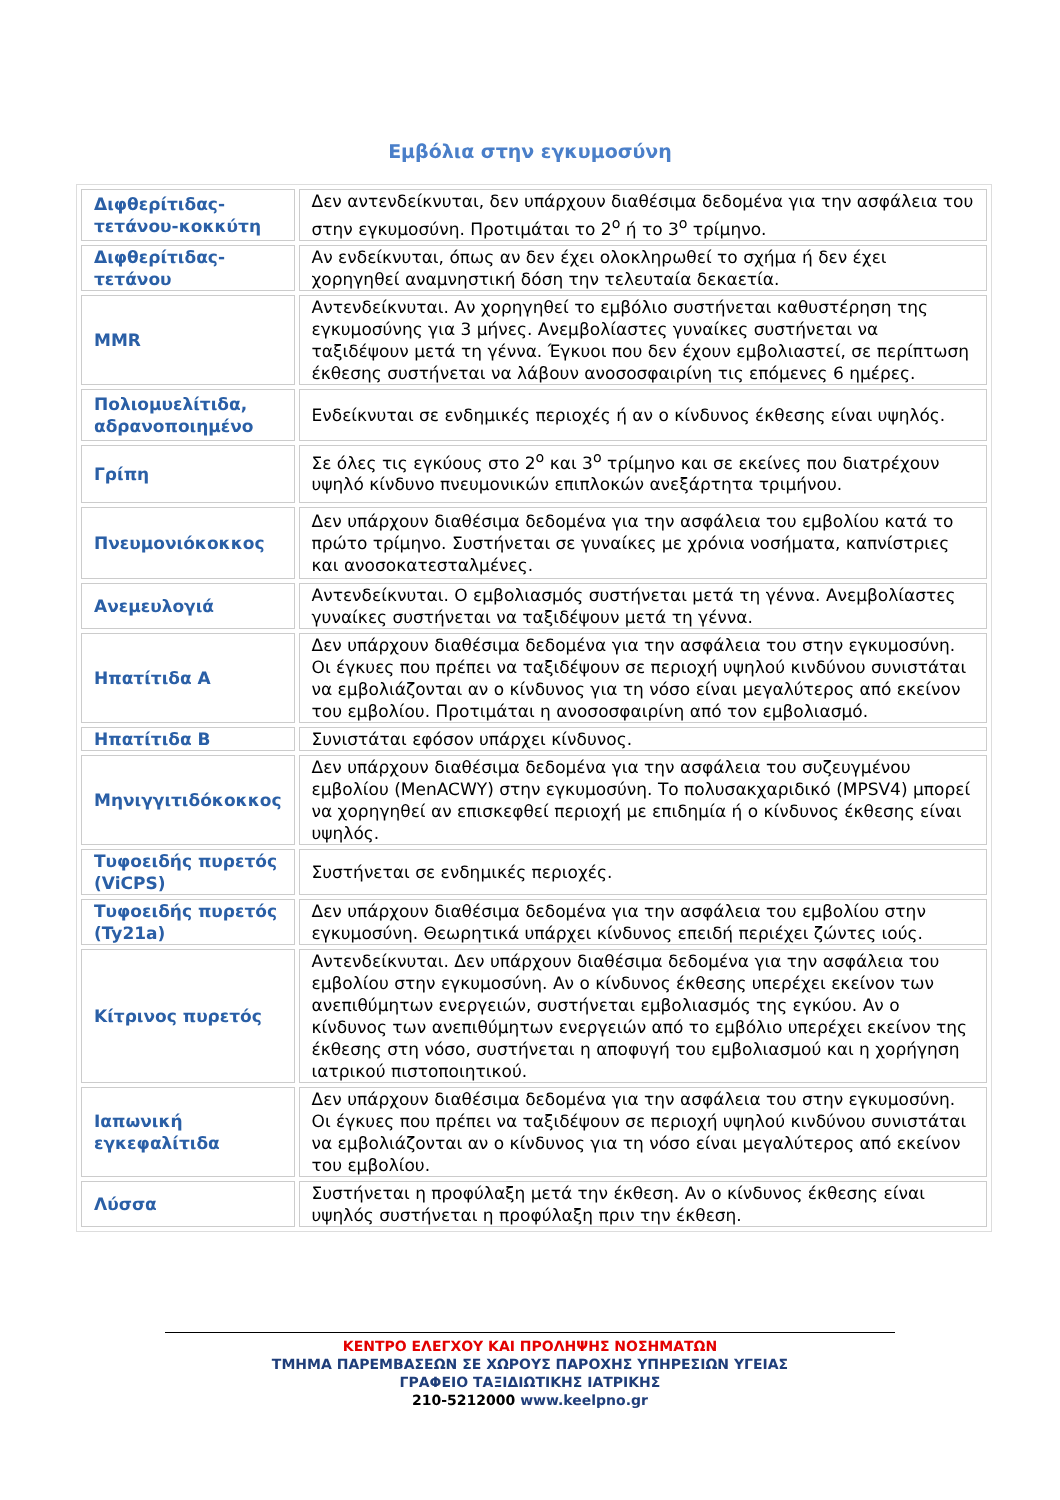Εμβόλια στην εγκυμοσύνη
| Διφθερίτιδας-τετάνου-κοκκύτη | Δεν αντενδείκνυται, δεν υπάρχουν διαθέσιμα δεδομένα για την ασφάλεια του στην εγκυμοσύνη. Προτιμάται το 2<sup>ο</sup> ή το 3<sup>ο</sup> τρίμηνο. |
| Διφθερίτιδας-τετάνου | Αν ενδείκνυται, όπως αν δεν έχει ολοκληρωθεί το σχήμα ή δεν έχει χορηγηθεί αναμνηστική δόση την τελευταία δεκαετία. |
| MMR | Αντενδείκνυται. Αν χορηγηθεί το εμβόλιο συστήνεται καθυστέρηση της εγκυμοσύνης για 3 μήνες. Ανεμβολίαστες γυναίκες συστήνεται να ταξιδέψουν μετά τη γέννα. Έγκυοι που δεν έχουν εμβολιαστεί, σε περίπτωση έκθεσης συστήνεται να λάβουν ανοσοσφαιρίνη τις επόμενες 6 ημέρες. |
| Πολιομυελίτιδα, αδρανοποιημένο | Ενδείκνυται σε ενδημικές περιοχές ή αν ο κίνδυνος έκθεσης είναι υψηλός. |
| Γρίπη | Σε όλες τις εγκύους στο 2<sup>ο</sup> και 3<sup>ο</sup> τρίμηνο και σε εκείνες που διατρέχουν υψηλό κίνδυνο πνευμονικών επιπλοκών ανεξάρτητα τριμήνου. |
| Πνευμονιόκοκκος | Δεν υπάρχουν διαθέσιμα δεδομένα για την ασφάλεια του εμβολίου κατά το πρώτο τρίμηνο. Συστήνεται σε γυναίκες με χρόνια νοσήματα, καπνίστριες και ανοσοκατεσταλμένες. |
| Ανεμευλογιά | Αντενδείκνυται. Ο εμβολιασμός συστήνεται μετά τη γέννα. Ανεμβολίαστες γυναίκες συστήνεται να ταξιδέψουν μετά τη γέννα. |
| Ηπατίτιδα Α | Δεν υπάρχουν διαθέσιμα δεδομένα για την ασφάλεια του στην εγκυμοσύνη. Οι έγκυες που πρέπει να ταξιδέψουν σε περιοχή υψηλού κινδύνου συνιστάται να εμβολιάζονται αν ο κίνδυνος για τη νόσο είναι μεγαλύτερος από εκείνον του εμβολίου. Προτιμάται η ανοσοσφαιρίνη από τον εμβολιασμό. |
| Ηπατίτιδα Β | Συνιστάται εφόσον υπάρχει κίνδυνος. |
| Μηνιγγιτιδόκοκκος | Δεν υπάρχουν διαθέσιμα δεδομένα για την ασφάλεια του συζευγμένου εμβολίου (MenACWY) στην εγκυμοσύνη. Το πολυσακχαριδικό (MPSV4) μπορεί να χορηγηθεί αν επισκεφθεί περιοχή με επιδημία ή ο κίνδυνος έκθεσης είναι υψηλός. |
| Τυφοειδής πυρετός (ViCPS) | Συστήνεται σε ενδημικές περιοχές. |
| Τυφοειδής πυρετός (Ty21a) | Δεν υπάρχουν διαθέσιμα δεδομένα για την ασφάλεια του εμβολίου στην εγκυμοσύνη. Θεωρητικά υπάρχει κίνδυνος επειδή περιέχει ζώντες ιούς. |
| Κίτρινος πυρετός | Αντενδείκνυται. Δεν υπάρχουν διαθέσιμα δεδομένα για την ασφάλεια του εμβολίου στην εγκυμοσύνη. Αν ο κίνδυνος έκθεσης υπερέχει εκείνον των ανεπιθύμητων ενεργειών, συστήνεται εμβολιασμός της εγκύου. Αν ο κίνδυνος των ανεπιθύμητων ενεργειών από το εμβόλιο υπερέχει εκείνον της έκθεσης στη νόσο, συστήνεται η αποφυγή του εμβολιασμού και η χορήγηση ιατρικού πιστοποιητικού. |
| Ιαπωνική εγκεφαλίτιδα | Δεν υπάρχουν διαθέσιμα δεδομένα για την ασφάλεια του στην εγκυμοσύνη. Οι έγκυες που πρέπει να ταξιδέψουν σε περιοχή υψηλού κινδύνου συνιστάται να εμβολιάζονται αν ο κίνδυνος για τη νόσο είναι μεγαλύτερος από εκείνον του εμβολίου. |
| Λύσσα | Συστήνεται η προφύλαξη μετά την έκθεση. Αν ο κίνδυνος έκθεσης είναι υψηλός συστήνεται η προφύλαξη πριν την έκθεση. |
ΚΕΝΤΡΟ ΕΛΕΓΧΟΥ ΚΑΙ ΠΡΟΛΗΨΗΣ ΝΟΣΗΜΑΤΩΝ
ΤΜΗΜΑ ΠΑΡΕΜΒΑΣΕΩΝ ΣΕ ΧΩΡΟΥΣ ΠΑΡΟΧΗΣ ΥΠΗΡΕΣΙΩΝ ΥΓΕΙΑΣ
ΓΡΑΦΕΙΟ ΤΑΞΙΔΙΩΤΙΚΗΣ ΙΑΤΡΙΚΗΣ
210-5212000 www.keelpno.gr